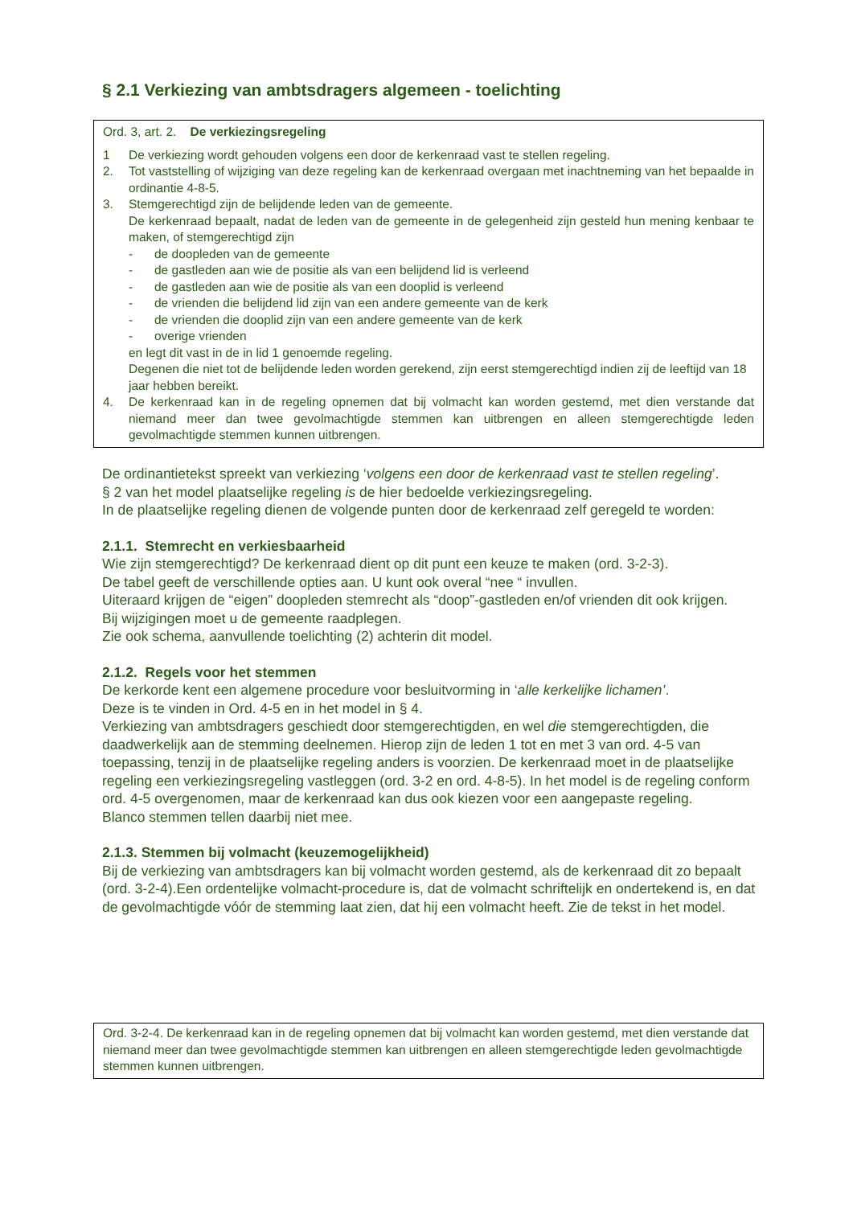§ 2.1 Verkiezing van ambtsdragers algemeen - toelichting
Ord. 3, art. 2. De verkiezingsregeling
1 De verkiezing wordt gehouden volgens een door de kerkenraad vast te stellen regeling.
2. Tot vaststelling of wijziging van deze regeling kan de kerkenraad overgaan met inachtneming van het bepaalde in ordinantie 4-8-5.
3. Stemgerechtigd zijn de belijdende leden van de gemeente.
De kerkenraad bepaalt, nadat de leden van de gemeente in de gelegenheid zijn gesteld hun mening kenbaar te maken, of stemgerechtigd zijn
- de doopleden van de gemeente
- de gastleden aan wie de positie als van een belijdend lid is verleend
- de gastleden aan wie de positie als van een dooplid is verleend
- de vrienden die belijdend lid zijn van een andere gemeente van de kerk
- de vrienden die dooplid zijn van een andere gemeente van de kerk
- overige vrienden
en legt dit vast in de in lid 1 genoemde regeling.
Degenen die niet tot de belijdende leden worden gerekend, zijn eerst stemgerechtigd indien zij de leeftijd van 18 jaar hebben bereikt.
4. De kerkenraad kan in de regeling opnemen dat bij volmacht kan worden gestemd, met dien verstande dat niemand meer dan twee gevolmachtigde stemmen kan uitbrengen en alleen stemgerechtigde leden gevolmachtigde stemmen kunnen uitbrengen.
De ordinantietekst spreekt van verkiezing ‘volgens een door de kerkenraad vast te stellen regeling’.
§ 2 van het model plaatselijke regeling is de hier bedoelde verkiezingsregeling.
In de plaatselijke regeling dienen de volgende punten door de kerkenraad zelf geregeld te worden:
2.1.1. Stemrecht en verkiesbaarheid
Wie zijn stemgerechtigd? De kerkenraad dient op dit punt een keuze te maken (ord. 3-2-3).
De tabel geeft de verschillende opties aan. U kunt ook overal “nee “ invullen.
Uiteraard krijgen de “eigen” doopleden stemrecht als “doop”-gastleden en/of vrienden dit ook krijgen.
Bij wijzigingen moet u de gemeente raadplegen.
Zie ook schema, aanvullende toelichting (2) achterin dit model.
2.1.2. Regels voor het stemmen
De kerkorde kent een algemene procedure voor besluitvorming in ‘alle kerkelijke lichamen’.
Deze is te vinden in Ord. 4-5 en in het model in § 4.
Verkiezing van ambtsdragers geschiedt door stemgerechtigden, en wel die stemgerechtigden, die daadwerkelijk aan de stemming deelnemen. Hierop zijn de leden 1 tot en met 3 van ord. 4-5 van toepassing, tenzij in de plaatselijke regeling anders is voorzien. De kerkenraad moet in de plaatselijke regeling een verkiezingsregeling vastleggen (ord. 3-2 en ord. 4-8-5). In het model is de regeling conform ord. 4-5 overgenomen, maar de kerkenraad kan dus ook kiezen voor een aangepaste regeling.
Blanco stemmen tellen daarbij niet mee.
2.1.3. Stemmen bij volmacht (keuzemogelijkheid)
Bij de verkiezing van ambtsdragers kan bij volmacht worden gestemd, als de kerkenraad dit zo bepaalt (ord. 3-2-4).Een ordentelijke volmacht-procedure is, dat de volmacht schriftelijk en ondertekend is, en dat de gevolmachtigde vóór de stemming laat zien, dat hij een volmacht heeft. Zie de tekst in het model.
Ord. 3-2-4. De kerkenraad kan in de regeling opnemen dat bij volmacht kan worden gestemd, met dien verstande dat niemand meer dan twee gevolmachtigde stemmen kan uitbrengen en alleen stemgerechtigde leden gevolmachtigde stemmen kunnen uitbrengen.